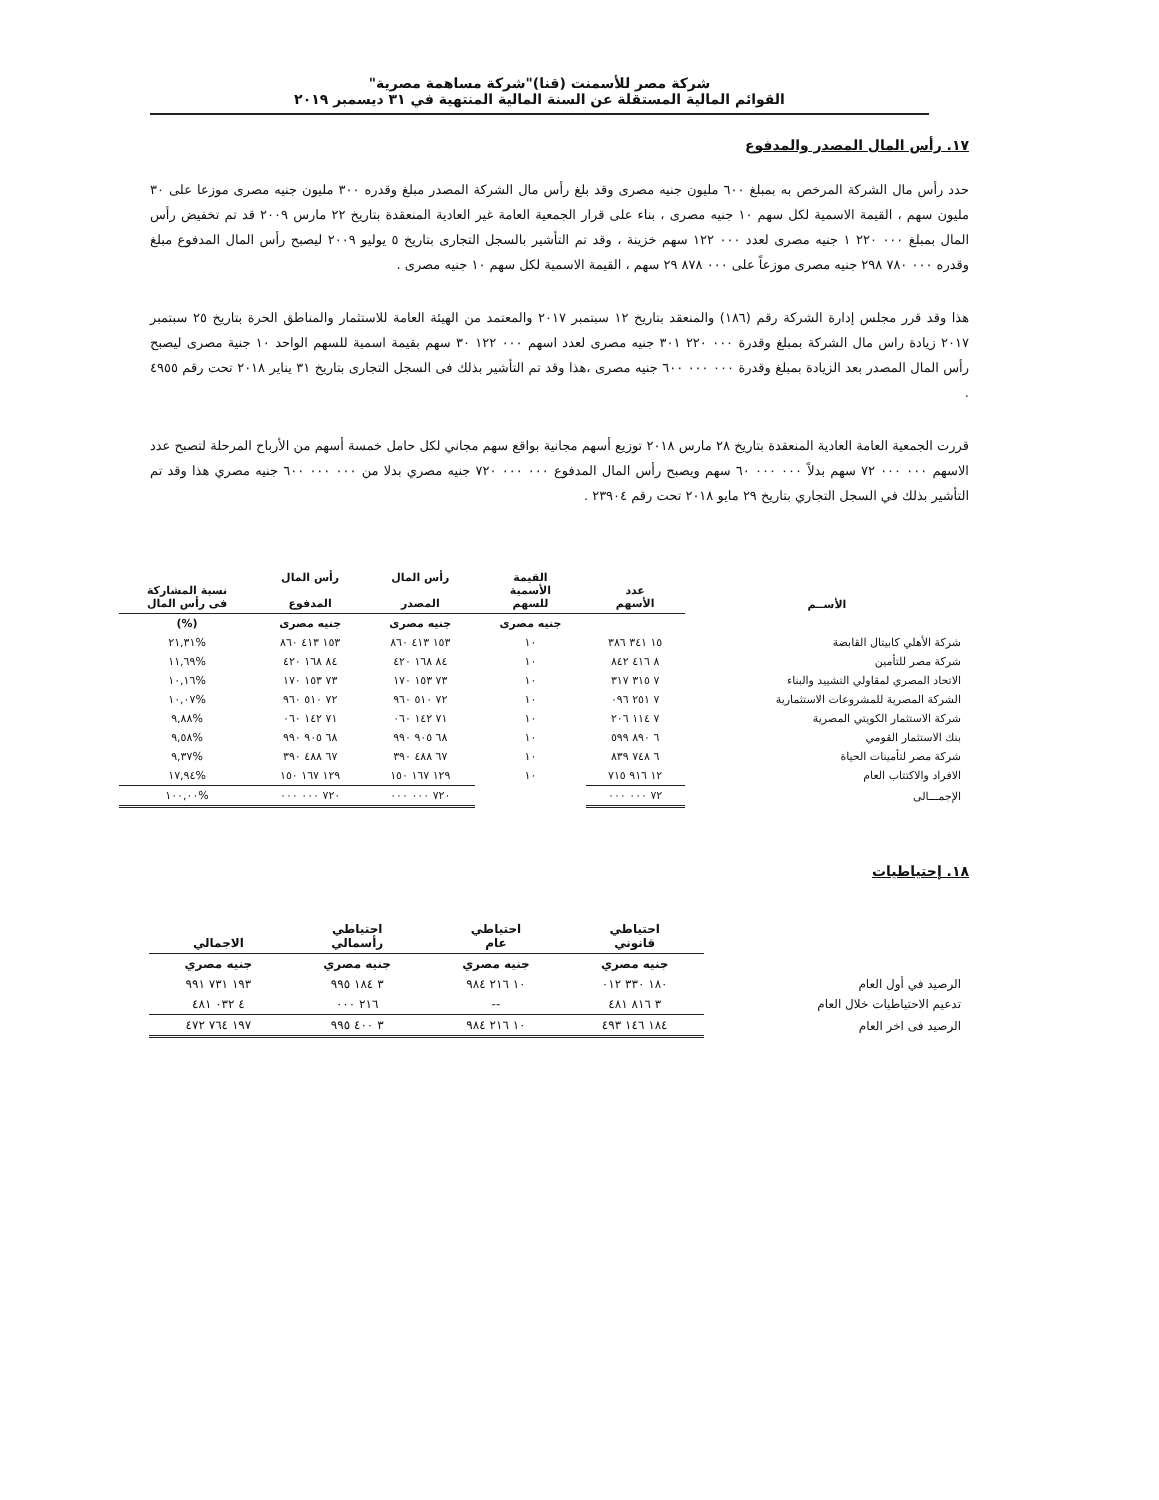شركة مصر للأسمنت (قنا)"شركة مساهمة مصرية"
القوائم المالية المستقلة عن السنة المالية المنتهية في ٣١ ديسمبر ٢٠١٩
١٧. رأس المال المصدر والمدفوع
حدد رأس مال الشركة المرخص به بمبلغ ٦٠٠ مليون جنيه مصرى وقد بلغ رأس مال الشركة المصدر مبلغ وقدره ٣٠٠ مليون جنيه مصرى موزعا على ٣٠ مليون سهم ، القيمة الاسمية لكل سهم ١٠ جنيه مصرى ، بناء على قرار الجمعية العامة غير العادية المنعقدة بتاريخ ٢٢ مارس ٢٠٠٩ قد تم تخفيض رأس المال بمبلغ ٠٠٠ ٢٢٠ ١ جنيه مصرى لعدد ٠٠٠ ١٢٢ سهم خزينة ، وقد تم التأشير بالسجل التجارى بتاريخ ٥ يوليو ٢٠٠٩ ليصبح رأس المال المدفوع مبلغ وقدره ٠٠٠ ٧٨٠ ٢٩٨ جنيه مصرى موزعاً على ٠٠٠ ٨٧٨ ٢٩ سهم ، القيمة الاسمية لكل سهم ١٠ جنيه مصرى .
هذا وقد قرر مجلس إدارة الشركة رقم (١٨٦) والمنعقد بتاريخ ١٢ سبتمبر ٢٠١٧ والمعتمد من الهيئة العامة للاستثمار والمناطق الحرة بتاريخ ٢٥ سبتمبر ٢٠١٧ زيادة راس مال الشركة بمبلغ وقدرة ٠٠٠ ٢٢٠ ٣٠١ جنيه مصرى لعدد اسهم ٠٠٠ ١٢٢ ٣٠ سهم بقيمة اسمية للسهم الواحد ١٠ جنية مصرى ليصبح رأس المال المصدر بعد الزيادة بمبلغ وقدرة ٠٠٠ ٠٠٠ ٦٠٠ جنيه مصرى ،هذا وقد تم التأشير بذلك فى السجل التجارى بتاريخ ٣١ يناير ٢٠١٨ تحت رقم ٤٩٥٥ .
قررت الجمعية العامة العادية المنعقدة بتاريخ ٢٨ مارس ٢٠١٨ توزيع أسهم مجانية بواقع سهم مجاني لكل حامل خمسة أسهم من الأرباح المرحلة لتصبح عدد الاسهم ٠٠٠ ٠٠٠ ٧٢ سهم بدلاً ٠٠٠ ٠٠٠ ٦٠ سهم ويصبح رأس المال المدفوع ٠٠٠ ٠٠٠ ٧٢٠ جنيه مصري بدلا من ٠٠٠ ٠٠٠ ٦٠٠ جنيه مصري هذا وقد تم التأشير بذلك في السجل التجاري بتاريخ ٢٩ مايو ٢٠١٨ تحت رقم ٢٣٩٠٤ .
| الأســم | عدد الأسهم | القيمة الأسمية للسهم | رأس المال المصدر | رأس المال المدفوع | نسبة المشاركة فى رأس المال |
| --- | --- | --- | --- | --- | --- |
| | | جنيه مصرى | جنيه مصرى | جنيه مصرى | (%) |
| شركة الأهلي كابيتال القابضة | ١٥ ٣٤١ ٣٨٦ | ١٠ | ١٥٣ ٤١٣ ٨٦٠ | ١٥٣ ٤١٣ ٨٦٠ | %٢١,٣١ |
| شركة مصر للتأمين | ٨ ٤١٦ ٨٤٢ | ١٠ | ٨٤ ١٦٨ ٤٢٠ | ٨٤ ١٦٨ ٤٢٠ | %١١,٦٩ |
| الاتحاد المصري لمقاولي التشييد والبناء | ٧ ٣١٥ ٣١٧ | ١٠ | ٧٣ ١٥٣ ١٧٠ | ٧٣ ١٥٣ ١٧٠ | %١٠,١٦ |
| الشركة المصرية للمشروعات الاستثمارية | ٧ ٢٥١ ٠٩٦ | ١٠ | ٧٢ ٥١٠ ٩٦٠ | ٧٢ ٥١٠ ٩٦٠ | %١٠,٠٧ |
| شركة الاستثمار الكويتي المصرية | ٧ ١١٤ ٢٠٦ | ١٠ | ٧١ ١٤٢ ٠٦٠ | ٧١ ١٤٢ ٠٦٠ | %٩,٨٨ |
| بنك الاستثمار القومي | ٦ ٨٩٠ ٥٩٩ | ١٠ | ٦٨ ٩٠٥ ٩٩٠ | ٦٨ ٩٠٥ ٩٩٠ | %٩,٥٨ |
| شركة مصر لتأمينات الحياة | ٦ ٧٤٨ ٨٣٩ | ١٠ | ٦٧ ٤٨٨ ٣٩٠ | ٦٧ ٤٨٨ ٣٩٠ | %٩,٣٧ |
| الافراد والاكتتاب العام | ١٢ ٩١٦ ٧١٥ | ١٠ | ١٢٩ ١٦٧ ١٥٠ | ١٢٩ ١٦٧ ١٥٠ | %١٧,٩٤ |
| الإجمـــالى | ٧٢ ٠٠٠ ٠٠٠ | | ٧٢٠ ٠٠٠ ٠٠٠ | ٧٢٠ ٠٠٠ ٠٠٠ | %١٠٠,٠٠ |
١٨. إحتياطيات
| | احتياطي قانوني | احتياطي عام | احتياطي رأسمالي | الاجمالي |
| --- | --- | --- | --- | --- |
| | جنيه مصري | جنيه مصري | جنيه مصري | جنيه مصري |
| الرصيد في أول العام | ١٨٠ ٣٣٠ ٠١٢ | ١٠ ٢١٦ ٩٨٤ | ٣ ١٨٤ ٩٩٥ | ١٩٣ ٧٣١ ٩٩١ |
| تدعيم الاحتياطيات خلال العام | ٣ ٨١٦ ٤٨١ | -- | ٢١٦ ٠٠٠ | ٤ ٠٣٢ ٤٨١ |
| الرصيد فى اخر العام | ١٨٤ ١٤٦ ٤٩٣ | ١٠ ٢١٦ ٩٨٤ | ٣ ٤٠٠ ٩٩٥ | ١٩٧ ٧٦٤ ٤٧٢ |